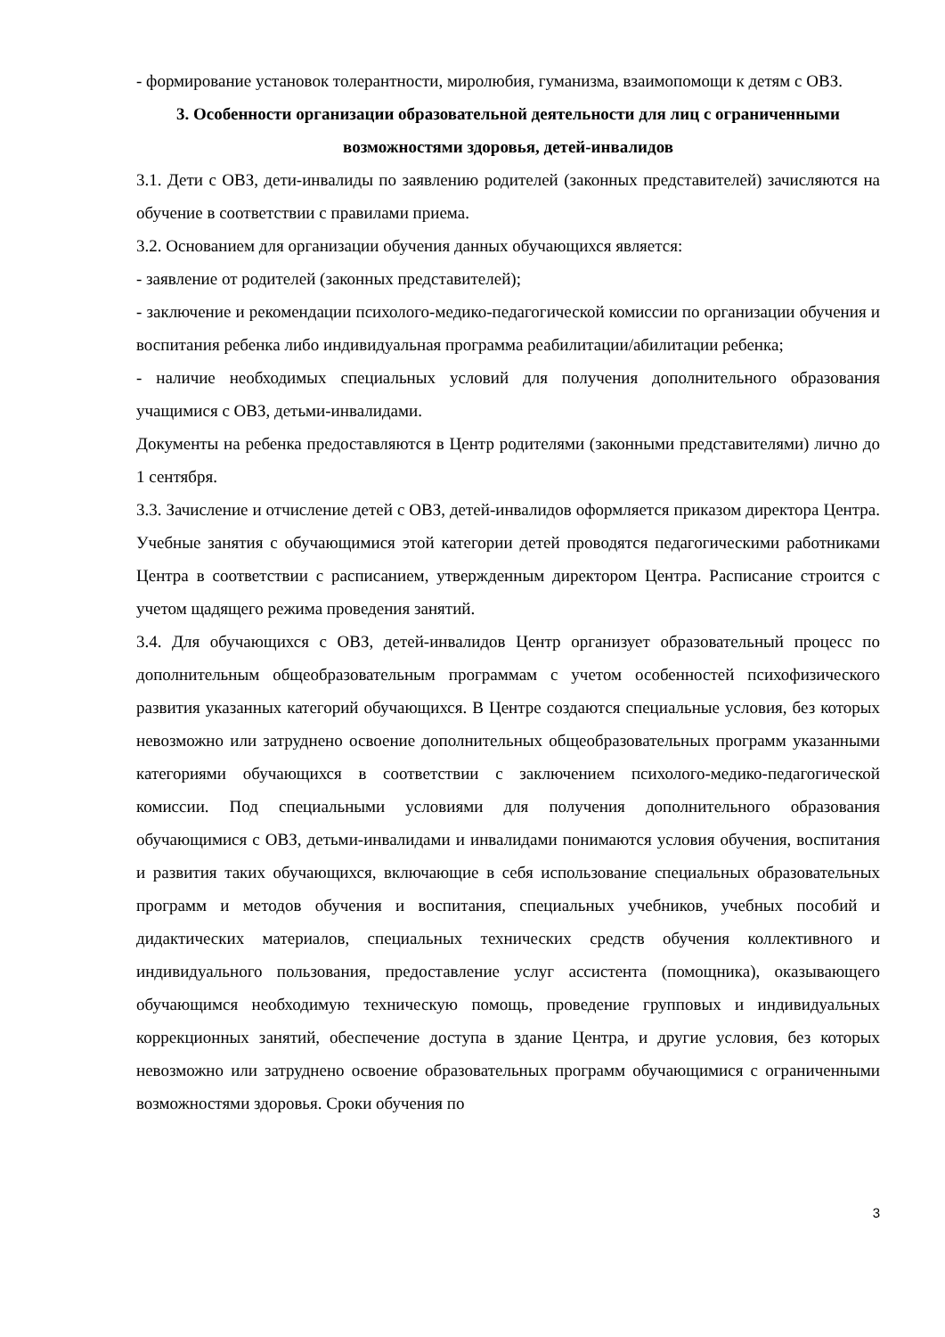- формирование установок толерантности, миролюбия, гуманизма, взаимопомощи к детям с ОВЗ.
3. Особенности организации образовательной деятельности для лиц с ограниченными возможностями здоровья, детей-инвалидов
3.1. Дети с ОВЗ, дети-инвалиды по заявлению родителей (законных представителей) зачисляются на обучение в соответствии с правилами приема.
3.2. Основанием для организации обучения данных обучающихся является:
- заявление от родителей (законных представителей);
- заключение и рекомендации психолого-медико-педагогической комиссии по организации обучения и воспитания ребенка либо индивидуальная программа реабилитации/абилитации ребенка;
- наличие необходимых специальных условий для получения дополнительного образования учащимися с ОВЗ, детьми-инвалидами.
Документы на ребенка предоставляются в Центр родителями (законными представителями) лично до 1 сентября.
3.3. Зачисление и отчисление детей с ОВЗ, детей-инвалидов оформляется приказом директора Центра. Учебные занятия с обучающимися этой категории детей проводятся педагогическими работниками Центра в соответствии с расписанием, утвержденным директором Центра. Расписание строится с учетом щадящего режима проведения занятий.
3.4. Для обучающихся с ОВЗ, детей-инвалидов Центр организует образовательный процесс по дополнительным общеобразовательным программам с учетом особенностей психофизического развития указанных категорий обучающихся. В Центре создаются специальные условия, без которых невозможно или затруднено освоение дополнительных общеобразовательных программ указанными категориями обучающихся в соответствии с заключением психолого-медико-педагогической комиссии. Под специальными условиями для получения дополнительного образования обучающимися с ОВЗ, детьми-инвалидами и инвалидами понимаются условия обучения, воспитания и развития таких обучающихся, включающие в себя использование специальных образовательных программ и методов обучения и воспитания, специальных учебников, учебных пособий и дидактических материалов, специальных технических средств обучения коллективного и индивидуального пользования, предоставление услуг ассистента (помощника), оказывающего обучающимся необходимую техническую помощь, проведение групповых и индивидуальных коррекционных занятий, обеспечение доступа в здание Центра, и другие условия, без которых невозможно или затруднено освоение образовательных программ обучающимися с ограниченными возможностями здоровья. Сроки обучения по
3